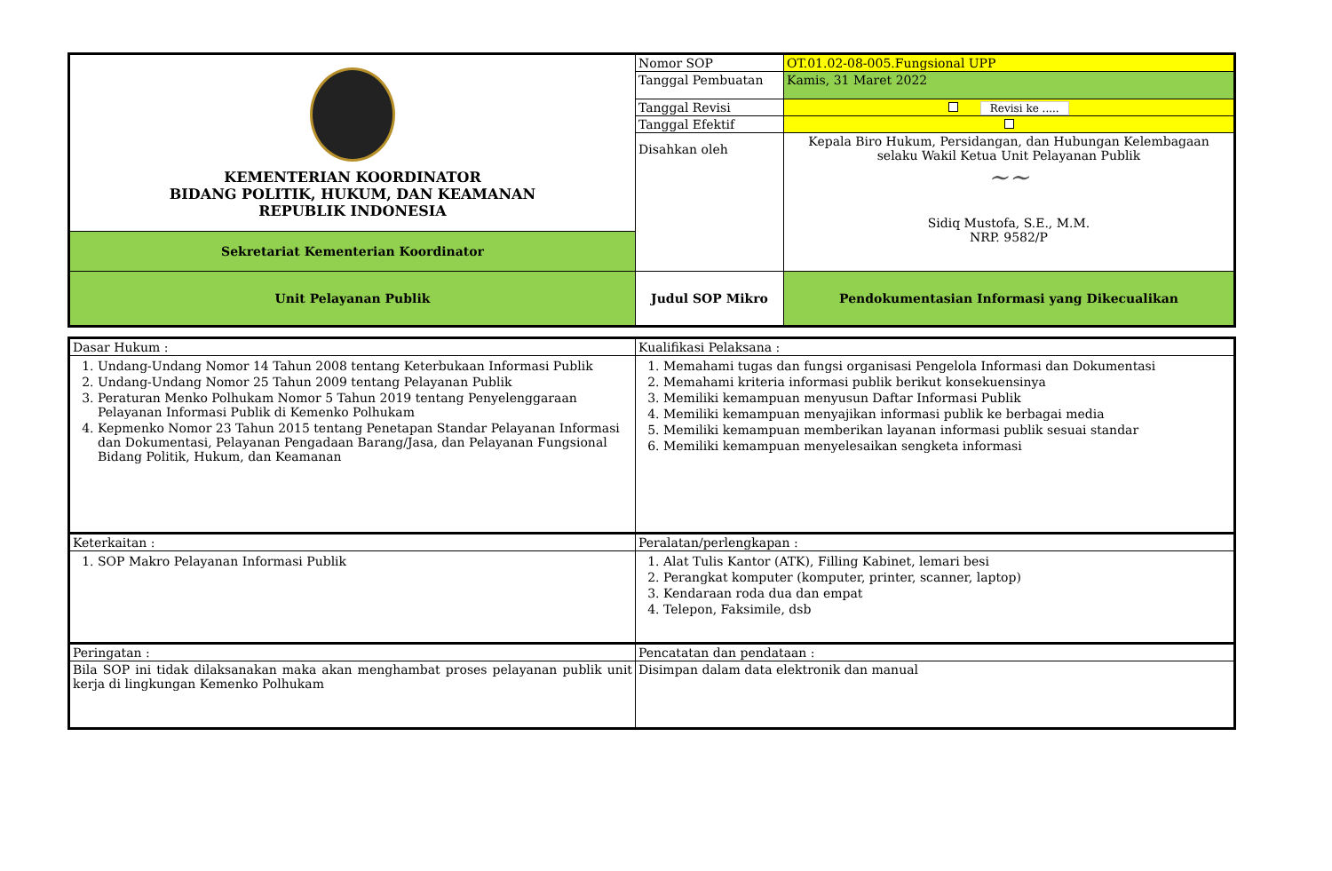| KEMENTERIAN KOORDINATOR BIDANG POLITIK, HUKUM, DAN KEAMANAN REPUBLIK INDONESIA | Nomor SOP | OT.01.02-08-005.Fungsional UPP |
| | Tanggal Pembuatan | Kamis, 31 Maret 2022 |
| | Tanggal Revisi | Revisi ke ..... |
| | Tanggal Efektif | |
| | Disahkan oleh | Kepala Biro Hukum, Persidangan, dan Hubungan Kelembagaan selaku Wakil Ketua Unit Pelayanan Publik ~~ Sidiq Mustofa, S.E., M.M. NRP. 9582/P |
| Sekretariat Kementerian Koordinator | | |
| Unit Pelayanan Publik | Judul SOP Mikro | Pendokumentasian Informasi yang Dikecualikan |
| Dasar Hukum : | Kualifikasi Pelaksana : |
| 1. Undang-Undang Nomor 14 Tahun 2008 tentang Keterbukaan Informasi Publik 2. Undang-Undang Nomor 25 Tahun 2009 tentang Pelayanan Publik 3. Peraturan Menko Polhukam Nomor 5 Tahun 2019 tentang Penyelenggaraan Pelayanan Informasi Publik di Kemenko Polhukam 4. Kepmenko Nomor 23 Tahun 2015 tentang Penetapan Standar Pelayanan Informasi dan Dokumentasi, Pelayanan Pengadaan Barang/Jasa, dan Pelayanan Fungsional Bidang Politik, Hukum, dan Keamanan | 1. Memahami tugas dan fungsi organisasi Pengelola Informasi dan Dokumentasi 2. Memahami kriteria informasi publik berikut konsekuensinya 3. Memiliki kemampuan menyusun Daftar Informasi Publik 4. Memiliki kemampuan menyajikan informasi publik ke berbagai media 5. Memiliki kemampuan memberikan layanan informasi publik sesuai standar 6. Memiliki kemampuan menyelesaikan sengketa informasi |
| Keterkaitan : | Peralatan/perlengkapan : |
| 1. SOP Makro Pelayanan Informasi Publik | 1. Alat Tulis Kantor (ATK), Filling Kabinet, lemari besi 2. Perangkat komputer (komputer, printer, scanner, laptop) 3. Kendaraan roda dua dan empat 4. Telepon, Faksimile, dsb |
| Peringatan : | Pencatatan dan pendataan : |
| Bila SOP ini tidak dilaksanakan maka akan menghambat proses pelayanan publik unit kerja di lingkungan Kemenko Polhukam | Disimpan dalam data elektronik dan manual |